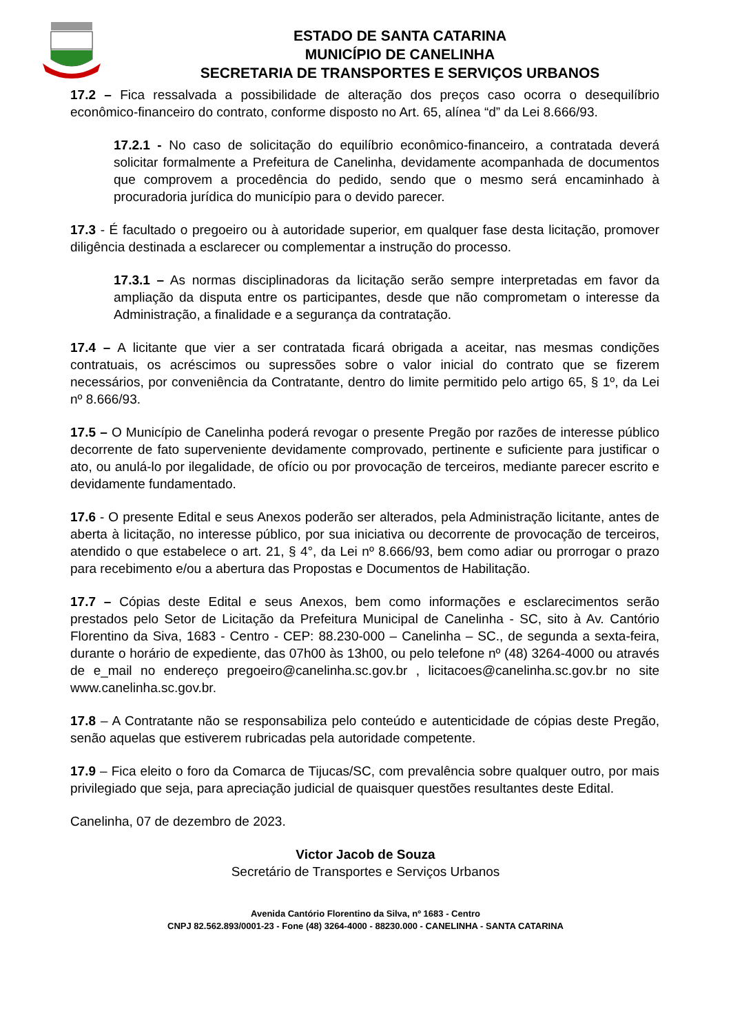ESTADO DE SANTA CATARINA
MUNICÍPIO DE CANELINHA
SECRETARIA DE TRANSPORTES E SERVIÇOS URBANOS
17.2 – Fica ressalvada a possibilidade de alteração dos preços caso ocorra o desequilíbrio econômico-financeiro do contrato, conforme disposto no Art. 65, alínea “d” da Lei 8.666/93.
17.2.1 - No caso de solicitação do equilíbrio econômico-financeiro, a contratada deverá solicitar formalmente a Prefeitura de Canelinha, devidamente acompanhada de documentos que comprovem a procedência do pedido, sendo que o mesmo será encaminhado à procuradoria jurídica do município para o devido parecer.
17.3 - É facultado o pregoeiro ou à autoridade superior, em qualquer fase desta licitação, promover diligência destinada a esclarecer ou complementar a instrução do processo.
17.3.1 – As normas disciplinadoras da licitação serão sempre interpretadas em favor da ampliação da disputa entre os participantes, desde que não comprometam o interesse da Administração, a finalidade e a segurança da contratação.
17.4 – A licitante que vier a ser contratada ficará obrigada a aceitar, nas mesmas condições contratuais, os acréscimos ou supressões sobre o valor inicial do contrato que se fizerem necessários, por conveniência da Contratante, dentro do limite permitido pelo artigo 65, § 1º, da Lei nº 8.666/93.
17.5 – O Município de Canelinha poderá revogar o presente Pregão por razões de interesse público decorrente de fato superveniente devidamente comprovado, pertinente e suficiente para justificar o ato, ou anulá-lo por ilegalidade, de ofício ou por provocação de terceiros, mediante parecer escrito e devidamente fundamentado.
17.6 - O presente Edital e seus Anexos poderão ser alterados, pela Administração licitante, antes de aberta à licitação, no interesse público, por sua iniciativa ou decorrente de provocação de terceiros, atendido o que estabelece o art. 21, § 4°, da Lei nº 8.666/93, bem como adiar ou prorrogar o prazo para recebimento e/ou a abertura das Propostas e Documentos de Habilitação.
17.7 – Cópias deste Edital e seus Anexos, bem como informações e esclarecimentos serão prestados pelo Setor de Licitação da Prefeitura Municipal de Canelinha - SC, sito à Av. Cantório Florentino da Siva, 1683 - Centro - CEP: 88.230-000 – Canelinha – SC., de segunda a sexta-feira, durante o horário de expediente, das 07h00 às 13h00, ou pelo telefone nº (48) 3264-4000 ou através de e_mail no endereço pregoeiro@canelinha.sc.gov.br , licitacoes@canelinha.sc.gov.br no site www.canelinha.sc.gov.br.
17.8 – A Contratante não se responsabiliza pelo conteúdo e autenticidade de cópias deste Pregão, senão aquelas que estiverem rubricadas pela autoridade competente.
17.9 – Fica eleito o foro da Comarca de Tijucas/SC, com prevalência sobre qualquer outro, por mais privilegiado que seja, para apreciação judicial de quaisquer questões resultantes deste Edital.
Canelinha, 07 de dezembro de 2023.
Victor Jacob de Souza
Secretário de Transportes e Serviços Urbanos
Avenida Cantório Florentino da Silva, nº 1683 - Centro
CNPJ 82.562.893/0001-23 - Fone (48) 3264-4000 - 88230.000 - CANELINHA - SANTA CATARINA